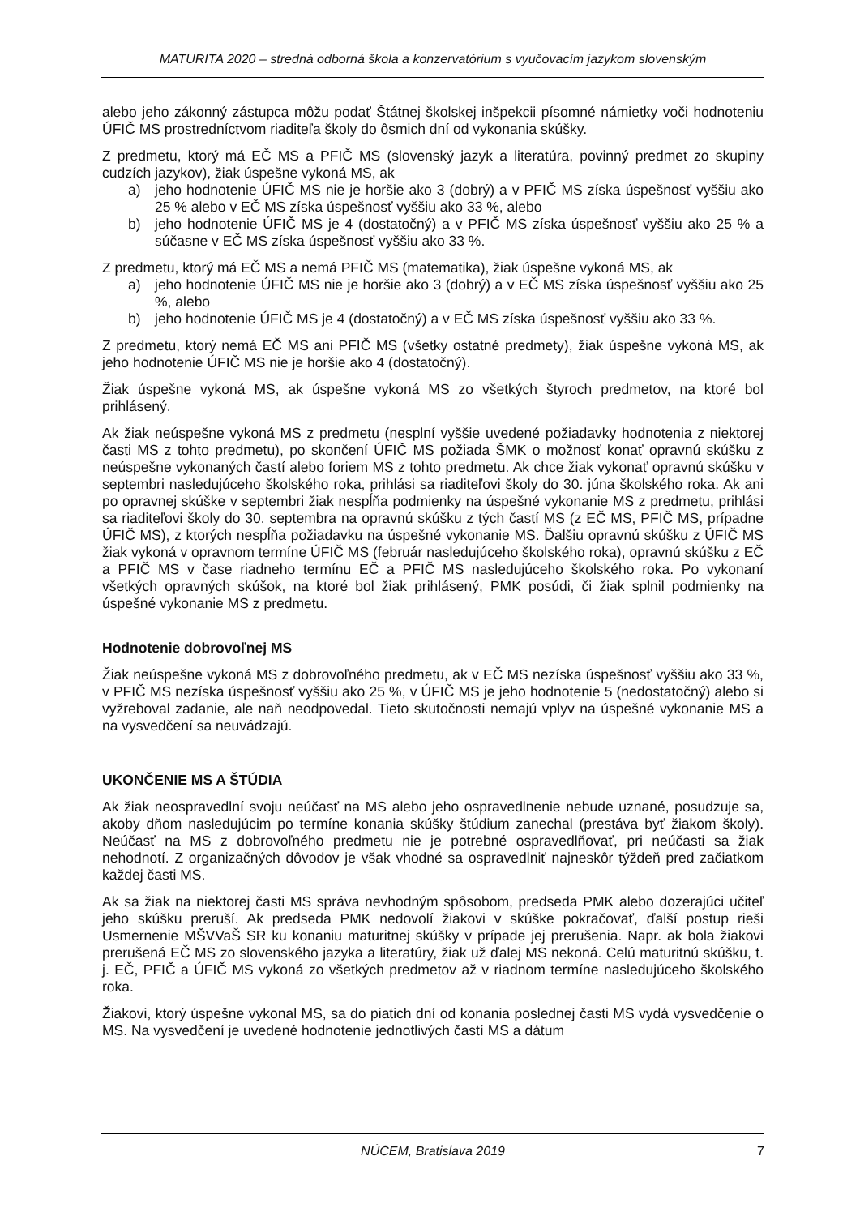MATURITA 2020 – stredná odborná škola a konzervatórium s vyučovacím jazykom slovenským
alebo jeho zákonný zástupca môžu podať Štátnej školskej inšpekcii písomné námietky voči hodnoteniu ÚFIČ MS prostredníctvom riaditeľa školy do ôsmich dní od vykonania skúšky.
Z predmetu, ktorý má EČ MS a PFIČ MS (slovenský jazyk a literatúra, povinný predmet zo skupiny cudzích jazykov), žiak úspešne vykoná MS, ak
a) jeho hodnotenie ÚFIČ MS nie je horšie ako 3 (dobrý) a v PFIČ MS získa úspešnosť vyššiu ako 25 % alebo v EČ MS získa úspešnosť vyššiu ako 33 %, alebo
b) jeho hodnotenie ÚFIČ MS je 4 (dostatočný) a v PFIČ MS získa úspešnosť vyššiu ako 25 % a súčasne v EČ MS získa úspešnosť vyššiu ako 33 %.
Z predmetu, ktorý má EČ MS a nemá PFIČ MS (matematika), žiak úspešne vykoná MS, ak
a) jeho hodnotenie ÚFIČ MS nie je horšie ako 3 (dobrý) a v EČ MS získa úspešnosť vyššiu ako 25 %, alebo
b) jeho hodnotenie ÚFIČ MS je 4 (dostatočný) a v EČ MS získa úspešnosť vyššiu ako 33 %.
Z predmetu, ktorý nemá EČ MS ani PFIČ MS (všetky ostatné predmety), žiak úspešne vykoná MS, ak jeho hodnotenie ÚFIČ MS nie je horšie ako 4 (dostatočný).
Žiak úspešne vykoná MS, ak úspešne vykoná MS zo všetkých štyroch predmetov, na ktoré bol prihlásený.
Ak žiak neúspešne vykoná MS z predmetu (nesplní vyššie uvedené požiadavky hodnotenia z niektorej časti MS z tohto predmetu), po skončení ÚFIČ MS požiada ŠMK o možnosť konať opravnú skúšku z neúspešne vykonaných častí alebo foriem MS z tohto predmetu. Ak chce žiak vykonať opravnú skúšku v septembri nasledujúceho školského roka, prihlási sa riaditeľovi školy do 30. júna školského roka. Ak ani po opravnej skúške v septembri žiak nespĺňa podmienky na úspešné vykonanie MS z predmetu, prihlási sa riaditeľovi školy do 30. septembra na opravnú skúšku z tých častí MS (z EČ MS, PFIČ MS, prípadne ÚFIČ MS), z ktorých nespĺňa požiadavku na úspešné vykonanie MS. Ďalšiu opravnú skúšku z ÚFIČ MS žiak vykoná v opravnom termíne ÚFIČ MS (február nasledujúceho školského roka), opravnú skúšku z EČ a PFIČ MS v čase riadneho termínu EČ a PFIČ MS nasledujúceho školského roka. Po vykonaní všetkých opravných skúšok, na ktoré bol žiak prihlásený, PMK posúdi, či žiak splnil podmienky na úspešné vykonanie MS z predmetu.
Hodnotenie dobrovoľnej MS
Žiak neúspešne vykoná MS z dobrovoľného predmetu, ak v EČ MS nezíska úspešnosť vyššiu ako 33 %, v PFIČ MS nezíska úspešnosť vyššiu ako 25 %, v ÚFIČ MS je jeho hodnotenie 5 (nedostatočný) alebo si vyžreboval zadanie, ale naň neodpovedal. Tieto skutočnosti nemajú vplyv na úspešné vykonanie MS a na vysvedčení sa neuvádzajú.
UKONČENIE MS A ŠTÚDIA
Ak žiak neospravedlní svoju neúčasť na MS alebo jeho ospravedlnenie nebude uznané, posudzuje sa, akoby dňom nasledujúcim po termíne konania skúšky štúdium zanechal (prestáva byť žiakom školy). Neúčasť na MS z dobrovoľného predmetu nie je potrebné ospravedlňovať, pri neúčasti sa žiak nehodnotí. Z organizačných dôvodov je však vhodné sa ospravedlniť najneskôr týždeň pred začiatkom každej časti MS.
Ak sa žiak na niektorej časti MS správa nevhodným spôsobom, predseda PMK alebo dozerajúci učiteľ jeho skúšku preruší. Ak predseda PMK nedovolí žiakovi v skúške pokračovať, ďalší postup rieši Usmernenie MŠVVaŠ SR ku konaniu maturitnej skúšky v prípade jej prerušenia. Napr. ak bola žiakovi prerušená EČ MS zo slovenského jazyka a literatúry, žiak už ďalej MS nekoná. Celú maturitnú skúšku, t. j. EČ, PFIČ a ÚFIČ MS vykoná zo všetkých predmetov až v riadnom termíne nasledujúceho školského roka.
Žiakovi, ktorý úspešne vykonal MS, sa do piatich dní od konania poslednej časti MS vydá vysvedčenie o MS. Na vysvedčení je uvedené hodnotenie jednotlivých častí MS a dátum
NÚCEM, Bratislava 2019 7